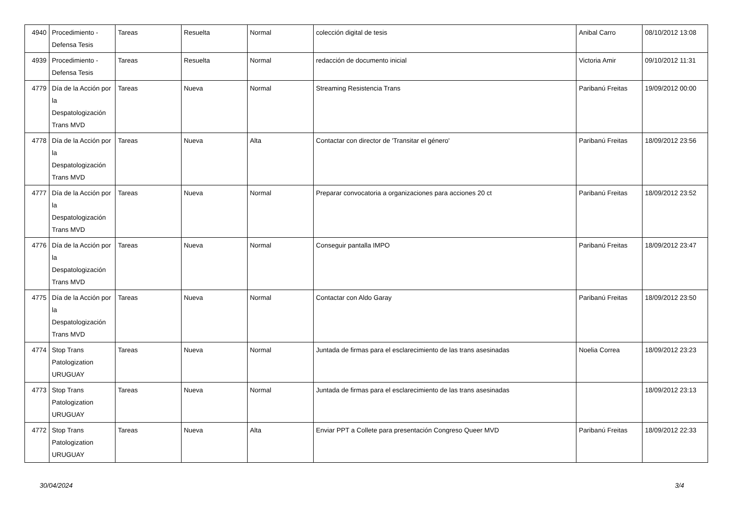| 4940 | Procedimiento - Defensa Tesis | Tareas | Resuelta | Normal | colección digital de tesis | Anibal Carro | 08/10/2012 13:08 |
| 4939 | Procedimiento - Defensa Tesis | Tareas | Resuelta | Normal | redacción de documento inicial | Victoria Amir | 09/10/2012 11:31 |
| 4779 | Día de la Acción por la Despatologización Trans MVD | Tareas | Nueva | Normal | Streaming Resistencia Trans | Paribanú Freitas | 19/09/2012 00:00 |
| 4778 | Día de la Acción por la Despatologización Trans MVD | Tareas | Nueva | Alta | Contactar con director de 'Transitar el género' | Paribanú Freitas | 18/09/2012 23:56 |
| 4777 | Día de la Acción por la Despatologización Trans MVD | Tareas | Nueva | Normal | Preparar convocatoria a organizaciones para acciones 20 ct | Paribanú Freitas | 18/09/2012 23:52 |
| 4776 | Día de la Acción por la Despatologización Trans MVD | Tareas | Nueva | Normal | Conseguir pantalla IMPO | Paribanú Freitas | 18/09/2012 23:47 |
| 4775 | Día de la Acción por la Despatologización Trans MVD | Tareas | Nueva | Normal | Contactar con Aldo Garay | Paribanú Freitas | 18/09/2012 23:50 |
| 4774 | Stop Trans Patologization URUGUAY | Tareas | Nueva | Normal | Juntada de firmas para el esclarecimiento de las trans asesinadas | Noelia Correa | 18/09/2012 23:23 |
| 4773 | Stop Trans Patologization URUGUAY | Tareas | Nueva | Normal | Juntada de firmas para el esclarecimiento de las trans asesinadas | | 18/09/2012 23:13 |
| 4772 | Stop Trans Patologization URUGUAY | Tareas | Nueva | Alta | Enviar PPT a Collete para presentación Congreso Queer MVD | Paribanú Freitas | 18/09/2012 22:33 |
30/04/2024 3/4